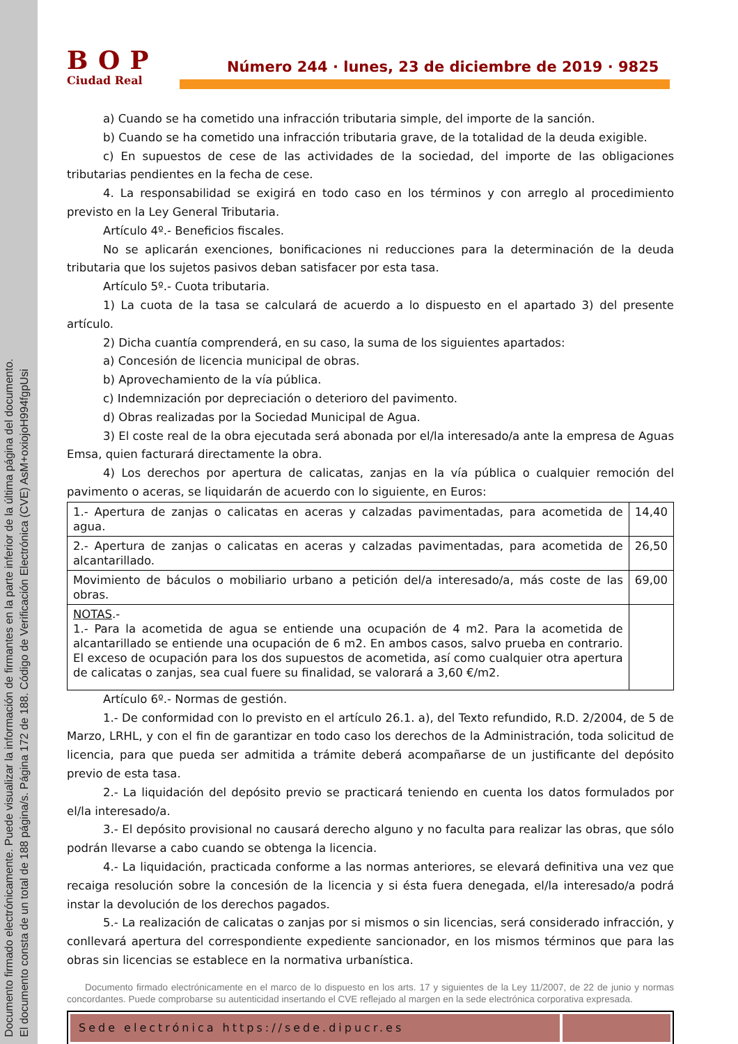Documento firmado electrónicamente. Puede visualizar la información de firmantes en la parte inferior de la última página del documento.
El documento consta de un total de 188 página/s. Página 172 de 188. Código de Verificación Electrónica (CVE) AsM+oxiojoH994fgpUsi
BOP
Ciudad Real
Número 244 · lunes, 23 de diciembre de 2019 · 9825
a) Cuando se ha cometido una infracción tributaria simple, del importe de la sanción.
b) Cuando se ha cometido una infracción tributaria grave, de la totalidad de la deuda exigible.
c) En supuestos de cese de las actividades de la sociedad, del importe de las obligaciones tributarias pendientes en la fecha de cese.
4. La responsabilidad se exigirá en todo caso en los términos y con arreglo al procedimiento previsto en la Ley General Tributaria.
Artículo 4º.- Beneficios fiscales.
No se aplicarán exenciones, bonificaciones ni reducciones para la determinación de la deuda tributaria que los sujetos pasivos deban satisfacer por esta tasa.
Artículo 5º.- Cuota tributaria.
1) La cuota de la tasa se calculará de acuerdo a lo dispuesto en el apartado 3) del presente artículo.
2) Dicha cuantía comprenderá, en su caso, la suma de los siguientes apartados:
a) Concesión de licencia municipal de obras.
b) Aprovechamiento de la vía pública.
c) Indemnización por depreciación o deterioro del pavimento.
d) Obras realizadas por la Sociedad Municipal de Agua.
3) El coste real de la obra ejecutada será abonada por el/la interesado/a ante la empresa de Aguas Emsa, quien facturará directamente la obra.
4) Los derechos por apertura de calicatas, zanjas en la vía pública o cualquier remoción del pavimento o aceras, se liquidarán de acuerdo con lo siguiente, en Euros:
| 1.- Apertura de zanjas o calicatas en aceras y calzadas pavimentadas, para acometida de agua. | 14,40 |
| 2.- Apertura de zanjas o calicatas en aceras y calzadas pavimentadas, para acometida de alcantarillado. | 26,50 |
| Movimiento de báculos o mobiliario urbano a petición del/a interesado/a, más coste de las obras. | 69,00 |
| NOTAS .- 1.- Para la acometida de agua se entiende una ocupación de 4 m2. Para la acometida de alcantarillado se entiende una ocupación de 6 m2. En ambos casos, salvo prueba en contrario. El exceso de ocupación para los dos supuestos de acometida, así como cualquier otra apertura de calicatas o zanjas, sea cual fuere su finalidad, se valorará a 3,60 €/m2. | |
Artículo 6º.- Normas de gestión.
1.- De conformidad con lo previsto en el artículo 26.1. a), del Texto refundido, R.D. 2/2004, de 5 de Marzo, LRHL, y con el fin de garantizar en todo caso los derechos de la Administración, toda solicitud de licencia, para que pueda ser admitida a trámite deberá acompañarse de un justificante del depósito previo de esta tasa.
2.- La liquidación del depósito previo se practicará teniendo en cuenta los datos formulados por el/la interesado/a.
3.- El depósito provisional no causará derecho alguno y no faculta para realizar las obras, que sólo podrán llevarse a cabo cuando se obtenga la licencia.
4.- La liquidación, practicada conforme a las normas anteriores, se elevará definitiva una vez que recaiga resolución sobre la concesión de la licencia y si ésta fuera denegada, el/la interesado/a podrá instar la devolución de los derechos pagados.
5.- La realización de calicatas o zanjas por si mismos o sin licencias, será considerado infracción, y conllevará apertura del correspondiente expediente sancionador, en los mismos términos que para las obras sin licencias se establece en la normativa urbanística.
Documento firmado electrónicamente en el marco de lo dispuesto en los arts. 17 y siguientes de la Ley 11/2007, de 22 de junio y normas concordantes. Puede comprobarse su autenticidad insertando el CVE reflejado al margen en la sede electrónica corporativa expresada.
Sede electrónica https://sede.dipucr.es